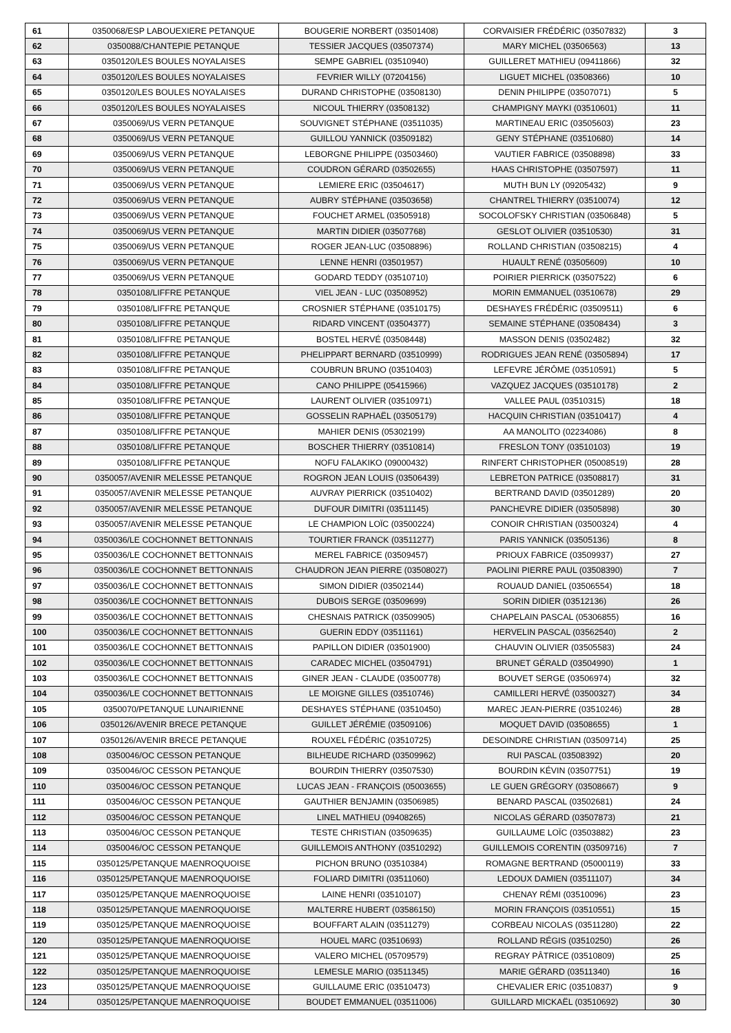| 61 | 0350068/ESP LABOUEXIERE PETANQUE | BOUGERIE NORBERT (03501408) | CORVAISIER FRÉDÉRIC (03507832) | 3 |
| 62 | 0350088/CHANTEPIE PETANQUE | TESSIER JACQUES (03507374) | MARY MICHEL (03506563) | 13 |
| 63 | 0350120/LES BOULES NOYALAISES | SEMPE GABRIEL (03510940) | GUILLERET MATHIEU (09411866) | 32 |
| 64 | 0350120/LES BOULES NOYALAISES | FEVRIER WILLY (07204156) | LIGUET MICHEL (03508366) | 10 |
| 65 | 0350120/LES BOULES NOYALAISES | DURAND CHRISTOPHE (03508130) | DENIN PHILIPPE (03507071) | 5 |
| 66 | 0350120/LES BOULES NOYALAISES | NICOUL THIERRY (03508132) | CHAMPIGNY MAYKI (03510601) | 11 |
| 67 | 0350069/US VERN PETANQUE | SOUVIGNET STÉPHANE (03511035) | MARTINEAU ERIC (03505603) | 23 |
| 68 | 0350069/US VERN PETANQUE | GUILLOU YANNICK (03509182) | GENY STÉPHANE (03510680) | 14 |
| 69 | 0350069/US VERN PETANQUE | LEBORGNE PHILIPPE (03503460) | VAUTIER FABRICE (03508898) | 33 |
| 70 | 0350069/US VERN PETANQUE | COUDRON GÉRARD (03502655) | HAAS CHRISTOPHE (03507597) | 11 |
| 71 | 0350069/US VERN PETANQUE | LEMIERE ERIC (03504617) | MUTH BUN LY (09205432) | 9 |
| 72 | 0350069/US VERN PETANQUE | AUBRY STÉPHANE (03503658) | CHANTREL THIERRY (03510074) | 12 |
| 73 | 0350069/US VERN PETANQUE | FOUCHET ARMEL (03505918) | SOCOLOFSKY CHRISTIAN (03506848) | 5 |
| 74 | 0350069/US VERN PETANQUE | MARTIN DIDIER (03507768) | GESLOT OLIVIER (03510530) | 31 |
| 75 | 0350069/US VERN PETANQUE | ROGER JEAN-LUC (03508896) | ROLLAND CHRISTIAN (03508215) | 4 |
| 76 | 0350069/US VERN PETANQUE | LENNE HENRI (03501957) | HUAULT RENÉ (03505609) | 10 |
| 77 | 0350069/US VERN PETANQUE | GODARD TEDDY (03510710) | POIRIER PIERRICK (03507522) | 6 |
| 78 | 0350108/LIFFRE PETANQUE | VIEL JEAN - LUC (03508952) | MORIN EMMANUEL (03510678) | 29 |
| 79 | 0350108/LIFFRE PETANQUE | CROSNIER STÉPHANE (03510175) | DESHAYES FRÉDÉRIC (03509511) | 6 |
| 80 | 0350108/LIFFRE PETANQUE | RIDARD VINCENT (03504377) | SEMAINE STÉPHANE (03508434) | 3 |
| 81 | 0350108/LIFFRE PETANQUE | BOSTEL HERVÉ (03508448) | MASSON DENIS (03502482) | 32 |
| 82 | 0350108/LIFFRE PETANQUE | PHELIPPART BERNARD (03510999) | RODRIGUES JEAN RENÉ (03505894) | 17 |
| 83 | 0350108/LIFFRE PETANQUE | COUBRUN BRUNO (03510403) | LEFEVRE JÉRÔME (03510591) | 5 |
| 84 | 0350108/LIFFRE PETANQUE | CANO PHILIPPE (05415966) | VAZQUEZ JACQUES (03510178) | 2 |
| 85 | 0350108/LIFFRE PETANQUE | LAURENT OLIVIER (03510971) | VALLEE PAUL (03510315) | 18 |
| 86 | 0350108/LIFFRE PETANQUE | GOSSELIN RAPHAËL (03505179) | HACQUIN CHRISTIAN (03510417) | 4 |
| 87 | 0350108/LIFFRE PETANQUE | MAHIER DENIS (05302199) | AA MANOLITO (02234086) | 8 |
| 88 | 0350108/LIFFRE PETANQUE | BOSCHER THIERRY (03510814) | FRESLON TONY (03510103) | 19 |
| 89 | 0350108/LIFFRE PETANQUE | NOFU FALAKIKO (09000432) | RINFERT CHRISTOPHER (05008519) | 28 |
| 90 | 0350057/AVENIR MELESSE PETANQUE | ROGRON JEAN LOUIS (03506439) | LEBRETON PATRICE (03508817) | 31 |
| 91 | 0350057/AVENIR MELESSE PETANQUE | AUVRAY PIERRICK (03510402) | BERTRAND DAVID (03501289) | 20 |
| 92 | 0350057/AVENIR MELESSE PETANQUE | DUFOUR DIMITRI (03511145) | PANCHEVRE DIDIER (03505898) | 30 |
| 93 | 0350057/AVENIR MELESSE PETANQUE | LE CHAMPION LOÏC (03500224) | CONOIR CHRISTIAN (03500324) | 4 |
| 94 | 0350036/LE COCHONNET BETTONNAIS | TOURTIER FRANCK (03511277) | PARIS YANNICK (03505136) | 8 |
| 95 | 0350036/LE COCHONNET BETTONNAIS | MEREL FABRICE (03509457) | PRIOUX FABRICE (03509937) | 27 |
| 96 | 0350036/LE COCHONNET BETTONNAIS | CHAUDRON JEAN PIERRE (03508027) | PAOLINI PIERRE PAUL (03508390) | 7 |
| 97 | 0350036/LE COCHONNET BETTONNAIS | SIMON DIDIER (03502144) | ROUAUD DANIEL (03506554) | 18 |
| 98 | 0350036/LE COCHONNET BETTONNAIS | DUBOIS SERGE (03509699) | SORIN DIDIER (03512136) | 26 |
| 99 | 0350036/LE COCHONNET BETTONNAIS | CHESNAIS PATRICK (03509905) | CHAPELAIN PASCAL (05306855) | 16 |
| 100 | 0350036/LE COCHONNET BETTONNAIS | GUERIN EDDY (03511161) | HERVELIN PASCAL (03562540) | 2 |
| 101 | 0350036/LE COCHONNET BETTONNAIS | PAPILLON DIDIER (03501900) | CHAUVIN OLIVIER (03505583) | 24 |
| 102 | 0350036/LE COCHONNET BETTONNAIS | CARADEC MICHEL (03504791) | BRUNET GÉRALD (03504990) | 1 |
| 103 | 0350036/LE COCHONNET BETTONNAIS | GINER JEAN - CLAUDE (03500778) | BOUVET SERGE (03506974) | 32 |
| 104 | 0350036/LE COCHONNET BETTONNAIS | LE MOIGNE GILLES (03510746) | CAMILLERI HERVÉ (03500327) | 34 |
| 105 | 0350070/PETANQUE LUNAIRIENNE | DESHAYES STÉPHANE (03510450) | MAREC JEAN-PIERRE (03510246) | 28 |
| 106 | 0350126/AVENIR BRECE PETANQUE | GUILLET JÉRÉMIE (03509106) | MOQUET DAVID (03508655) | 1 |
| 107 | 0350126/AVENIR BRECE PETANQUE | ROUXEL FÉDÉRIC (03510725) | DESOINDRE CHRISTIAN (03509714) | 25 |
| 108 | 0350046/OC CESSON PETANQUE | BILHEUDE RICHARD (03509962) | RUI PASCAL (03508392) | 20 |
| 109 | 0350046/OC CESSON PETANQUE | BOURDIN THIERRY (03507530) | BOURDIN KÉVIN (03507751) | 19 |
| 110 | 0350046/OC CESSON PETANQUE | LUCAS JEAN - FRANÇOIS (05003655) | LE GUEN GRÉGORY (03508667) | 9 |
| 111 | 0350046/OC CESSON PETANQUE | GAUTHIER BENJAMIN (03506985) | BENARD PASCAL (03502681) | 24 |
| 112 | 0350046/OC CESSON PETANQUE | LINEL MATHIEU (09408265) | NICOLAS GÉRARD (03507873) | 21 |
| 113 | 0350046/OC CESSON PETANQUE | TESTE CHRISTIAN (03509635) | GUILLAUME LOÏC (03503882) | 23 |
| 114 | 0350046/OC CESSON PETANQUE | GUILLEMOIS ANTHONY (03510292) | GUILLEMOIS CORENTIN (03509716) | 7 |
| 115 | 0350125/PETANQUE MAENROQUOISE | PICHON BRUNO (03510384) | ROMAGNE BERTRAND (05000119) | 33 |
| 116 | 0350125/PETANQUE MAENROQUOISE | FOLIARD DIMITRI (03511060) | LEDOUX DAMIEN (03511107) | 34 |
| 117 | 0350125/PETANQUE MAENROQUOISE | LAINE HENRI (03510107) | CHENAY RÉMI (03510096) | 23 |
| 118 | 0350125/PETANQUE MAENROQUOISE | MALTERRE HUBERT (03586150) | MORIN FRANÇOIS (03510551) | 15 |
| 119 | 0350125/PETANQUE MAENROQUOISE | BOUFFART ALAIN (03511279) | CORBEAU NICOLAS (03511280) | 22 |
| 120 | 0350125/PETANQUE MAENROQUOISE | HOUEL MARC (03510693) | ROLLAND RÉGIS (03510250) | 26 |
| 121 | 0350125/PETANQUE MAENROQUOISE | VALERO MICHEL (05709579) | REGRAY PÂTRICE (03510809) | 25 |
| 122 | 0350125/PETANQUE MAENROQUOISE | LEMESLE MARIO (03511345) | MARIE GÉRARD (03511340) | 16 |
| 123 | 0350125/PETANQUE MAENROQUOISE | GUILLAUME ERIC (03510473) | CHEVALIER ERIC (03510837) | 9 |
| 124 | 0350125/PETANQUE MAENROQUOISE | BOUDET EMMANUEL (03511006) | GUILLARD MICKAËL (03510692) | 30 |